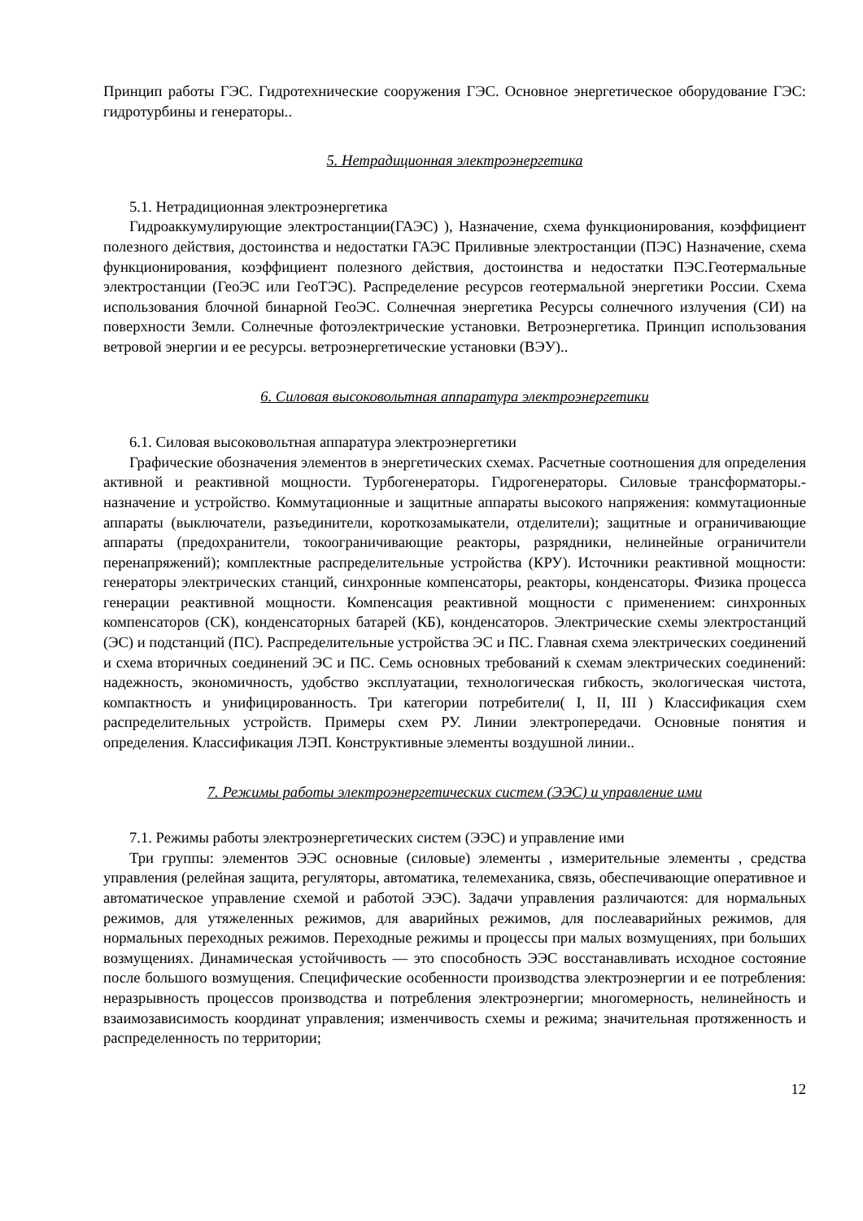Принцип работы ГЭС. Гидротехнические сооружения ГЭС. Основное энергетическое оборудование ГЭС: гидротурбины и генераторы..
5. Нетрадиционная электроэнергетика
5.1. Нетрадиционная электроэнергетика
Гидроаккумулирующие электростанции(ГАЭС) ), Назначение, схема функционирования, коэффициент полезного действия, достоинства и недостатки ГАЭС Приливные электростанции (ПЭС) Назначение, схема функционирования, коэффициент полезного действия, достоинства и недостатки ПЭС.Геотермальные электростанции (ГеоЭС или ГеоТЭС). Распределение ресурсов геотермальной энергетики России. Схема использования блочной бинарной ГеоЭС. Солнечная энергетика Ресурсы солнечного излучения (СИ) на поверхности Земли. Солнечные фотоэлектрические установки. Ветроэнергетика. Принцип использования ветровой энергии и ее ресурсы. ветроэнергетические установки (ВЭУ)..
6. Силовая высоковольтная аппаратура электроэнергетики
6.1. Силовая высоковольтная аппаратура электроэнергетики
Графические обозначения элементов в энергетических схемах. Расчетные соотношения для определения активной и реактивной мощности. Турбогенераторы. Гидрогенераторы. Силовые трансформаторы.- назначение и устройство. Коммутационные и защитные аппараты высокого напряжения: коммутационные аппараты (выключатели, разъединители, короткозамыкатели, отделители); защитные и ограничивающие аппараты (предохранители, токоограничивающие реакторы, разрядники, нелинейные ограничители перенапряжений); комплектные распределительные устройства (КРУ). Источники реактивной мощности: генераторы электрических станций, синхронные компенсаторы, реакторы, конденсаторы. Физика процесса генерации реактивной мощности. Компенсация реактивной мощности с применением: синхронных компенсаторов (СК), конденсаторных батарей (КБ), конденсаторов. Электрические схемы электростанций (ЭС) и подстанций (ПС). Распределительные устройства ЭС и ПС. Главная схема электрических соединений и схема вторичных соединений ЭС и ПС. Семь основных требований к схемам электрических соединений: надежность, экономичность, удобство эксплуатации, технологическая гибкость, экологическая чистота, компактность и унифицированность. Три категории потребители( I, II, III ) Классификация схем распределительных устройств. Примеры схем РУ. Линии электропередачи. Основные понятия и определения. Классификация ЛЭП. Конструктивные элементы воздушной линии..
7. Режимы работы электроэнергетических систем (ЭЭС) и управление ими
7.1. Режимы работы электроэнергетических систем (ЭЭС) и управление ими
Три группы: элементов ЭЭС основные (силовые) элементы , измерительные элементы , средства управления (релейная защита, регуляторы, автоматика, телемеханика, связь, обеспечивающие оперативное и автоматическое управление схемой и работой ЭЭС). Задачи управления различаются: для нормальных режимов, для утяжеленных режимов, для аварийных режимов, для послеаварийных режимов, для нормальных переходных режимов. Переходные режимы и процессы при малых возмущениях, при больших возмущениях. Динамическая устойчивость — это способность ЭЭС восстанавливать исходное состояние после большого возмущения. Специфические особенности производства электроэнергии и ее потребления: неразрывность процессов производства и потребления электроэнергии; многомерность, нелинейность и взаимозависимость координат управления; изменчивость схемы и режима; значительная протяженность и распределенность по территории;
12